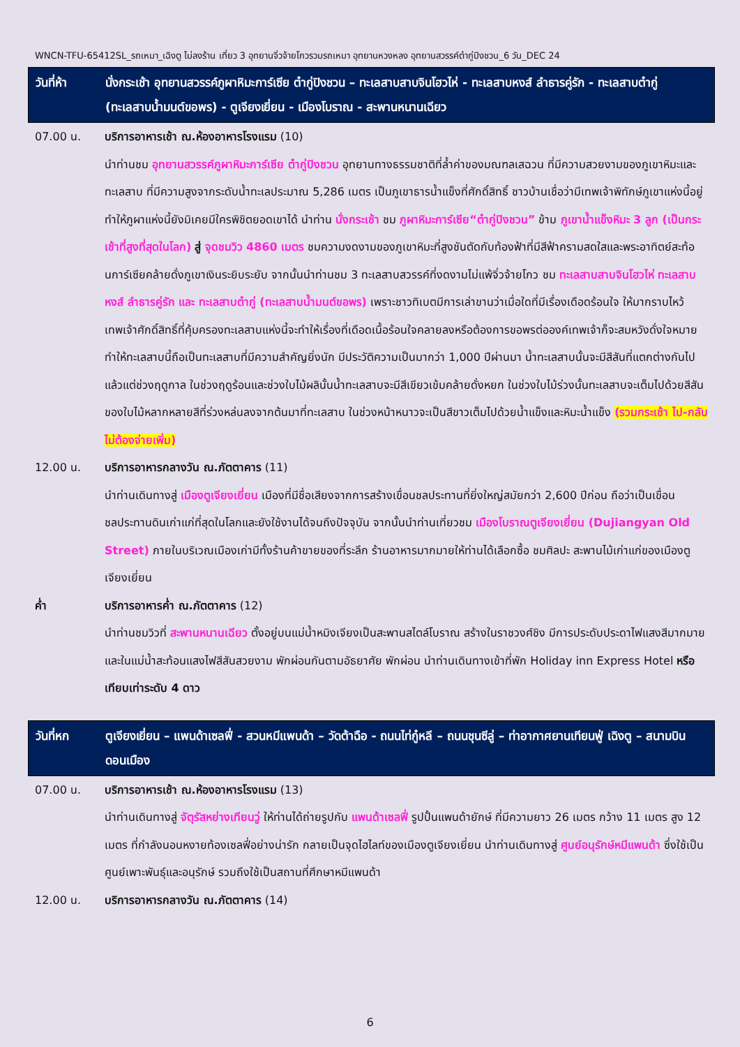WNCN-TFU-65412SL_รถเหมา_เฉิงตู ไม่ลงร้าน เที่ยว 3 อุทยานจิ่วจ้ายโกวรวมรถเหมา อุทยานหวงหลง อุทยานสวรรค์ต๋ากู่ปิงชวน_6 วัน_DEC 24
วันที่ห้า นั่งกระเช้า อุทยานสวรรค์ภูผาหิมะการ์เซีย ต๋ากู่ปิงชวน – ทะเลสาบสาบจินโฮวไห่ - ทะเลสาบหงส์ ลำธารคู่รัก - ทะเลสาบต๋ากู่ (ทะเลสาบน้ำมนต์ขอพร) - ตูเจียงเยี่ยน - เมืองโบราณ - สะพานหนานเฉียว
07.00 น. บริการอาหารเช้า ณ.ห้องอาหารโรงแรม (10)
นำท่านชม อุทยานสวรรค์ภูผาหิมะการ์เซีย ต๋ากู่ปิงชวน อุทยานทางธรรมชาติที่ล้ำค่าของมณฑลเสฉวน ที่มีความสวยงามของภูเขาหิมะและทะเลสาบ ที่มีความสูงจากระดับน้ำทะเลประมาณ 5,286 เมตร เป็นภูเขาธารน้ำแข็งที่ศักดิ์สิทธิ์ ชาวบ้านเชื่อว่ามีเทพเจ้าพิทักษ์ภูเขาแห่งนี้อยู่ ทำให้ภูผาแห่งนี้ยังมิเคยมีใครพิชิตยอดเขาได้ นำท่าน นั่งกระเช้า ชม ภูผาหิมะการ์เซีย“ต๋ากู่ปิงชวน” ข้าม ภูเขาน้ำแข็งหิมะ 3 ลูก (เป็นกระเช้าที่สูงที่สุดในโลก) สู่ จุดชมวิว 4860 เมตร ชมความงดงามของภูเขาหิมะที่สูงชันตัดกับท้องฟ้าที่มีสีฟ้าครามสดใสและพระอาทิตย์สะท้อนการ์เซียคล้ายดั่งภูเขาเงินระยิบระยับ จากนั้นนำท่านชม 3 ทะเลสาบสวรรค์ที่งดงามไม่แพ้จิ่วจ้ายโกว ชม ทะเลสาบสาบจินโฮวไห่ ทะเลสาบหงส์ ลำธารคู่รัก และ ทะเลสาบต๋ากู่ (ทะเลสาบน้ำมนต์ขอพร) เพราะชาวทิเบตมีการเล่าขานว่าเมื่อใดที่มีเรื่องเดือดร้อนใจ ให้มากราบไหว้เทพเจ้าศักดิ์สิทธิ์ที่คุ้มครองทะเลสาบแห่งนี้จะทำให้เรื่องที่เดือดเนื้อร้อนใจคลายลงหรือต้องการขอพรต่อองค์เทพเจ้าก็จะสมหวังดั่งใจหมาย ทำให้ทะเลสาบนี้ถือเป็นทะเลสาบที่มีความสำคัญยิ่งนัก มีประวัติความเป็นมากว่า 1,000 ปีผ่านมา น้ำทะเลสาบนั้นจะมีสีสันที่แตกต่างกันไปแล้วแต่ช่วงฤดูกาล ในช่วงฤดูร้อนและช่วงใบไม้ผลินั้นน้ำทะเลสาบจะมีสีเขียวเข้มคล้ายดั่งหยก ในช่วงใบไม้ร่วงนั้นทะเลสาบจะเต็มไปด้วยสีสันของใบไม้หลากหลายสีที่ร่วงหล่นลงจากต้นมาที่ทะเลสาบ ในช่วงหน้าหนาวจะเป็นสีขาวเต็มไปด้วยน้ำแข็งและหิมะน้ำแข็ง (รวมกระเช้า ไป-กลับ ไม่ต้องจ่ายเพิ่ม)
12.00 น. บริการอาหารกลางวัน ณ.ภัตตาคาร (11)
นำท่านเดินทางสู่ เมืองตูเจียงเยี่ยน เมืองที่มีชื่อเสียงจากการสร้างเขื่อนชลประทานที่ยิ่งใหญ่สมัยกว่า 2,600 ปีก่อน ถือว่าเป็นเขื่อนชลประทานดินเก่าแก่ที่สุดในโลกและยังใช้งานได้จนถึงปัจจุบัน จากนั้นนำท่านเที่ยวชม เมืองโบราณตูเจียงเยี่ยน (Dujiangyan Old Street) ภายในบริเวณเมืองเก่ามีทั้งร้านค้าขายของที่ระลึก ร้านอาหารมากมายให้ท่านได้เลือกซื้อ ชมศิลปะ สะพานไม้เก่าแก่ของเมืองตูเจียงเยี่ยน
ค่ำ บริการอาหารค่ำ ณ.ภัตตาคาร (12)
นำท่านชมวิวที่ สะพานหนานเฉียว ตั้งอยู่บนแม่น้ำหมิงเจียงเป็นสะพานสไตล์โบราณ สร้างในราชวงศ์ชิง มีการประดับประดาไฟแสงสีมากมายและในแม่น้ำสะท้อนแสงไฟสีสันสวยงาม พักผ่อนกันตามอัธยาศัย พักผ่อน นำท่านเดินทางเข้าที่พัก Holiday inn Express Hotel หรือเทียบเท่าระดับ 4 ดาว
วันที่หก ตูเจียงเยี่ยน – แพนด้าเซลฟี่ - สวนหมีแพนด้า – วัดต้าฉือ - ถนนไท่กู๋หลี – ถนนชุนซีลู่ – ท่าอากาศยานเทียนฟู่ เฉิงตู – สนามบินดอนเมือง
07.00 น. บริการอาหารเช้า ณ.ห้องอาหารโรงแรม (13)
นำท่านเดินทางสู่ จัตุรัสหย่างเทียนวู่ ให้ท่านได้ถ่ายรูปกับ แพนด้าเซลฟี่ รูปปั้นแพนด้ายักษ์ ที่มีความยาว 26 เมตร กว้าง 11 เมตร สูง 12 เมตร ที่กำลังนอนหงายท้องเซลฟี่อย่างน่ารัก กลายเป็นจุดไฮไลท์ของเมืองตูเจียงเยี่ยน นำท่านเดินทางสู่ ศูนย์อนุรักษ์หมีแพนด้า ซึ่งใช้เป็นศูนย์เพาะพันธุ์และอนุรักษ์ รวมถึงใช้เป็นสถานที่ศึกษาหมีแพนด้า
12.00 น. บริการอาหารกลางวัน ณ.ภัตตาคาร (14)
6